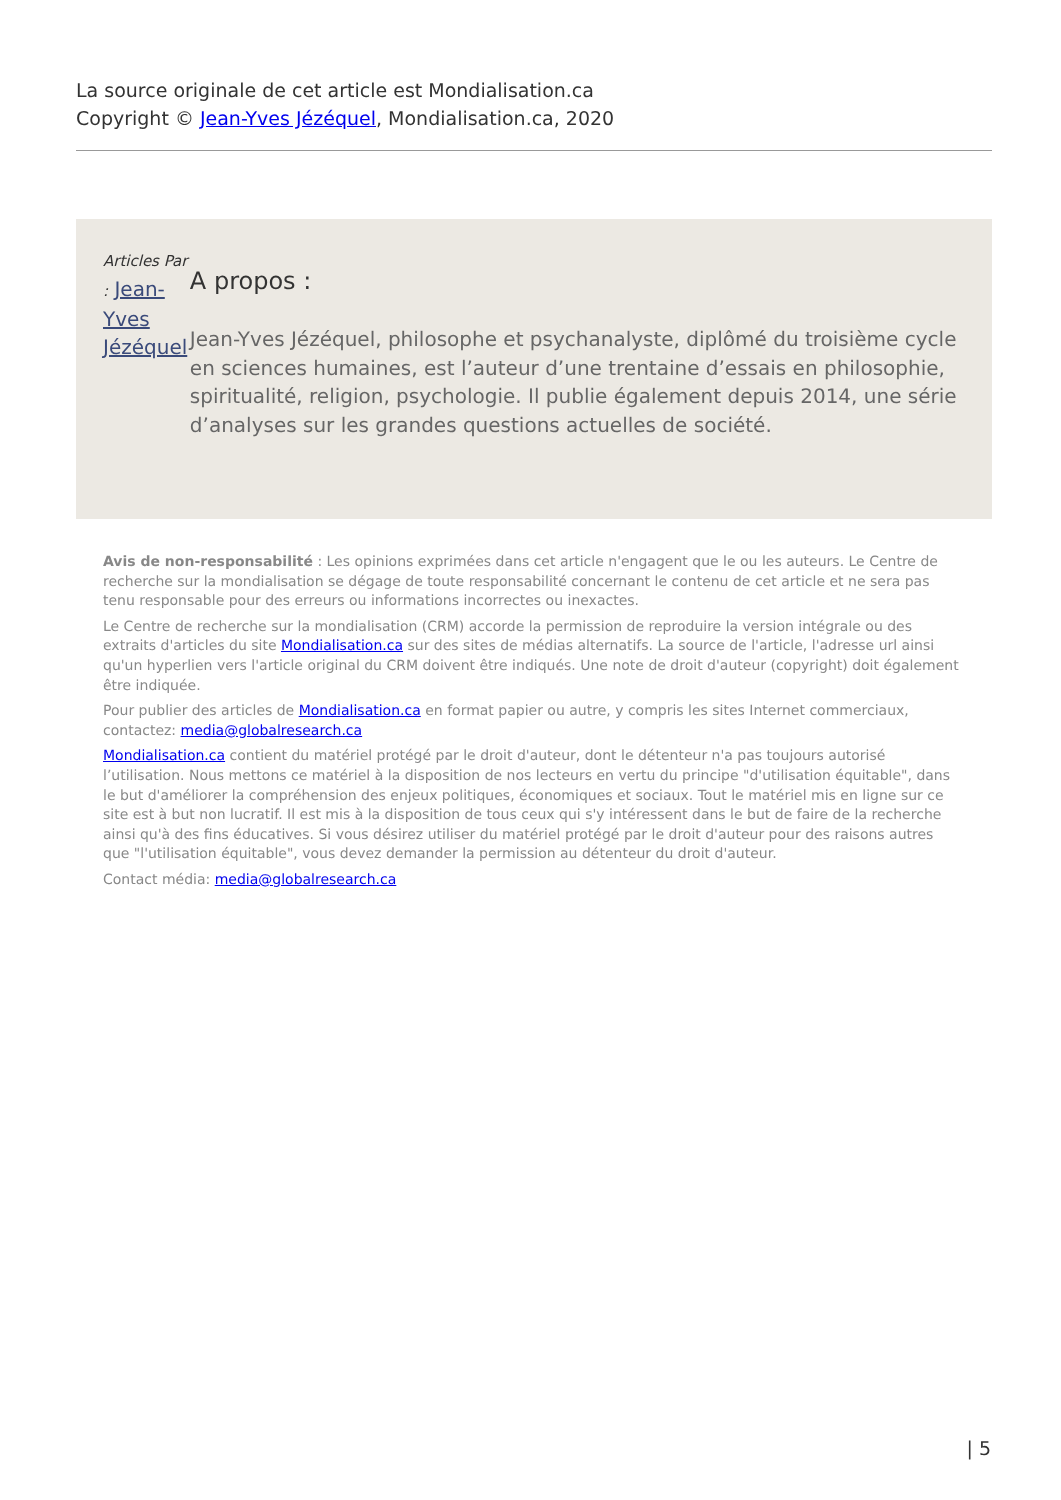La source originale de cet article est Mondialisation.ca
Copyright © Jean-Yves Jézéquel, Mondialisation.ca, 2020
Articles Par : Jean-Yves Jézéquel
A propos :
Jean-Yves Jézéquel, philosophe et psychanalyste, diplômé du troisième cycle en sciences humaines, est l’auteur d’une trentaine d’essais en philosophie, spiritualité, religion, psychologie. Il publie également depuis 2014, une série d’analyses sur les grandes questions actuelles de société.
Avis de non-responsabilité : Les opinions exprimées dans cet article n'engagent que le ou les auteurs. Le Centre de recherche sur la mondialisation se dégage de toute responsabilité concernant le contenu de cet article et ne sera pas tenu responsable pour des erreurs ou informations incorrectes ou inexactes.
Le Centre de recherche sur la mondialisation (CRM) accorde la permission de reproduire la version intégrale ou des extraits d'articles du site Mondialisation.ca sur des sites de médias alternatifs. La source de l'article, l'adresse url ainsi qu'un hyperlien vers l'article original du CRM doivent être indiqués. Une note de droit d'auteur (copyright) doit également être indiquée.
Pour publier des articles de Mondialisation.ca en format papier ou autre, y compris les sites Internet commerciaux, contactez: media@globalresearch.ca
Mondialisation.ca contient du matériel protégé par le droit d'auteur, dont le détenteur n'a pas toujours autorisé l’utilisation. Nous mettons ce matériel à la disposition de nos lecteurs en vertu du principe "d'utilisation équitable", dans le but d'améliorer la compréhension des enjeux politiques, économiques et sociaux. Tout le matériel mis en ligne sur ce site est à but non lucratif. Il est mis à la disposition de tous ceux qui s'y intéressent dans le but de faire de la recherche ainsi qu'à des fins éducatives. Si vous désirez utiliser du matériel protégé par le droit d'auteur pour des raisons autres que "l'utilisation équitable", vous devez demander la permission au détenteur du droit d'auteur.
Contact média: media@globalresearch.ca
| 5